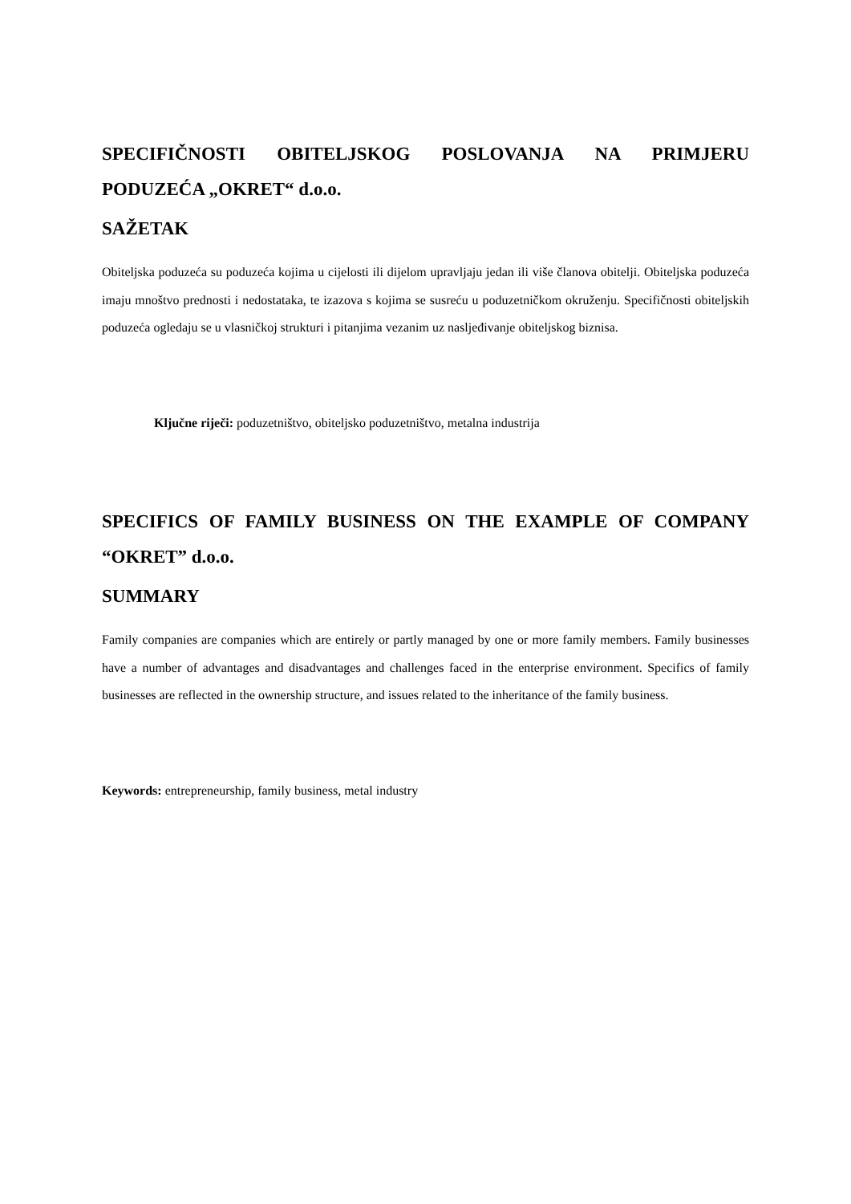SPECIFIČNOSTI OBITELJSKOG POSLOVANJA NA PRIMJERU PODUZEĆA „OKRET“ d.o.o.
SAŽETAK
Obiteljska poduzeća su poduzeća kojima u cijelosti ili dijelom upravljaju jedan ili više članova obitelji. Obiteljska poduzeća imaju mnoštvo prednosti i nedostataka, te izazova s kojima se susreću u poduzetničkom okruženju. Specifičnosti obiteljskih poduzeća ogledaju se u vlasničkoj strukturi i pitanjima vezanim uz nasljeđivanje obiteljskog biznisa.
Ključne riječi: poduzetništvo, obiteljsko poduzetništvo, metalna industrija
SPECIFICS OF FAMILY BUSINESS ON THE EXAMPLE OF COMPANY “OKRET” d.o.o.
SUMMARY
Family companies are companies which are entirely or partly managed by one or more family members. Family businesses have a number of advantages and disadvantages and challenges faced in the enterprise environment. Specifics of family businesses are reflected in the ownership structure, and issues related to the inheritance of the family business.
Keywords: entrepreneurship, family business, metal industry